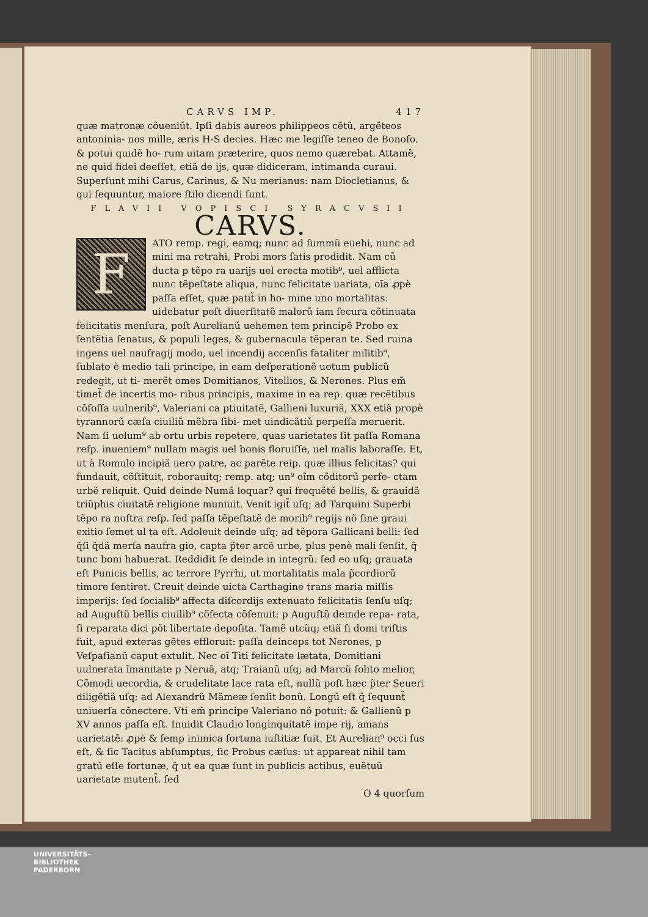CARVS IMP. 417
quæ matronæ cõueniũt. Ipſi dabis aureos philippeos cẽtũ, argẽteos antoninia‐ nos mille, æris H-S decies. Hæc me legiſſe teneo de Bonoſo. & potui quidẽ ho‐ rum uitam præterire, quos nemo quærebat. Attamẽ, ne quid fidei deeſſet, etiã de ijs, quæ didiceram, intimanda curaui. Superſunt mihi Carus, Carinus, & Nu merianus: nam Diocletianus, & qui ſequuntur, maiore ſtilo dicendi ſunt.
FLAVII VOPISCI SYRACVSII
CARVS.
FATO remp. regi, eamq; nunc ad ſummũ euehi, nunc ad mini ma retrahi, Probi mors ſatis prodidit. Nam cũ ducta p tẽpo ra uarijs uel erecta motib⁹, uel afflicta nunc tẽpeſtate aliqua, nunc felicitate uariata, oĩa ꝓpè paſſa eſſet, quæ patit̃ in ho‐ mine uno mortalitas: uidebatur poſt diuerſitatẽ malorũ iam ſecura cõtinuata felicitatis menſura, poſt Aurelianũ uehemen tem principẽ Probo ex ſentẽtia ſenatus, & populi leges, & gubernacula tẽperan te. Sed ruina ingens uel naufragij modo, uel incendij accenſis fataliter militib⁹, ſublato è medio tali principe, in eam deſperationẽ uotum publicũ redegit, ut ti‐ merẽt omes Domitianos, Vitellios, & Nerones. Plus em̃ timet̃ de incertis mo‐ ribus principis, maxime in ea rep. quæ recẽtibus cõfoſſa uulnerib⁹, Valeriani ca ptiuitatẽ, Gallieni luxuriã, XXX etiã propè tyrannorũ cæſa ciuiliũ mẽbra ſibi‐ met uindicãtiũ perpeſſa meruerit. Nam ſi uolum⁹ ab ortu urbis repetere, quas uarietates ſit paſſa Romana reſp. inueniem⁹ nullam magis uel bonis floruiſſe, uel malis laboraſſe. Et, ut à Romulo incipiã uero patre, ac parẽte reip. quæ illius felicitas? qui fundauit, cõſtituit, roborauitq; remp. atq; un⁹ oĩm cõditorũ perfe‐ ctam urbẽ reliquit. Quid deinde Numã loquar? qui frequẽtẽ bellis, & grauidã triũphis ciuitatẽ religione muniuit. Venit igit̃ uſq; ad Tarquini Superbi tẽpo ra noſtra reſp. ſed paſſa tẽpeſtatẽ de morib⁹ regijs nõ ſine graui exitio ſemet ul ta eſt. Adoleuit deinde uſq; ad tẽpora Gallicani belli: ſed q̃ſi q̃dã merſa naufra gio, capta p̃ter arcẽ urbe, plus penè mali ſenſit, q̃ tunc boni habuerat. Reddidit ſe deinde in integrũ: ſed eo uſq; grauata eſt Punicis bellis, ac terrore Pyrrhi, ut mortalitatis mala p̃cordiorũ timore ſentiret. Creuit deinde uicta Carthagine trans maria miſſis imperijs: ſed ſocialib⁹ affecta diſcordijs extenuato felicitatis ſenſu uſq; ad Auguſtũ bellis ciuilib⁹ cõfecta cõſenuit: p Auguſtũ deinde repa‐ rata, ſi reparata dici põt libertate depoſita. Tamẽ utcũq; etiã ſi domi triſtis fuit, apud exteras gẽtes effloruit: paſſa deinceps tot Nerones, p Veſpaſianũ caput extulit. Nec oĩ Titi felicitate lætata, Domitiani uulnerata ĩmanitate p Neruã, atq; Traianũ uſq; ad Marcũ ſolito melior, Cõmodi uecordia, & crudelitate lace rata eſt, nullũ poſt hæc p̃ter Seueri diligẽtiã uſq; ad Alexandrũ Mãmeæ ſenſit bonũ. Longũ eſt q̃ ſequunt̃ uniuerſa cõnectere. Vti em̃ principe Valeriano nõ potuit: & Gallienũ p XV annos paſſa eſt. Inuidit Claudio longinquitatẽ impe rij, amans uarietatẽ: ꝓpè & ſemp inimica fortuna iuſtitiæ fuit. Et Aurelian⁹ occi ſus eſt, & ſic Tacitus abſumptus, ſic Probus cæſus: ut appareat nihil tam gratũ eſſe fortunæ, q̃ ut ea quæ ſunt in publicis actibus, euẽtuũ uarietate mutent̃. ſed
O 4 quorſum
UNIVERSITÄTS-
BIBLIOTHEK
PADERBORN